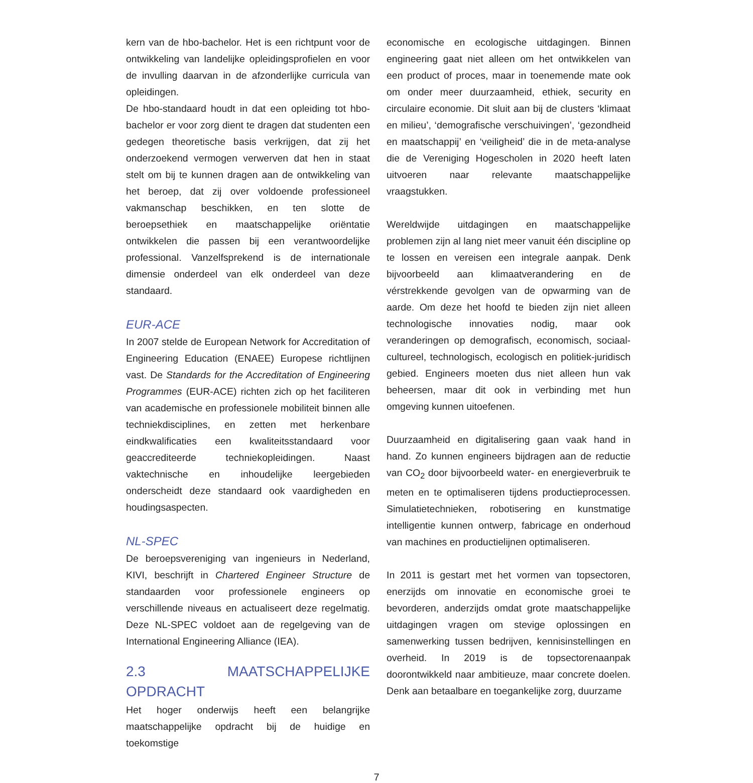kern van de hbo-bachelor. Het is een richtpunt voor de ontwikkeling van landelijke opleidingsprofielen en voor de invulling daarvan in de afzonderlijke curricula van opleidingen.
De hbo-standaard houdt in dat een opleiding tot hbo-bachelor er voor zorg dient te dragen dat studenten een gedegen theoretische basis verkrijgen, dat zij het onderzoekend vermogen verwerven dat hen in staat stelt om bij te kunnen dragen aan de ontwikkeling van het beroep, dat zij over voldoende professioneel vakmanschap beschikken, en ten slotte de beroepsethiek en maatschappelijke oriëntatie ontwikkelen die passen bij een verantwoordelijke professional. Vanzelfsprekend is de internationale dimensie onderdeel van elk onderdeel van deze standaard.
EUR-ACE
In 2007 stelde de European Network for Accreditation of Engineering Education (ENAEE) Europese richtlijnen vast. De Standards for the Accreditation of Engineering Programmes (EUR-ACE) richten zich op het faciliteren van academische en professionele mobiliteit binnen alle techniekdisciplines, en zetten met herkenbare eindkwalificaties een kwaliteitsstandaard voor geaccrediteerde techniekopleidingen. Naast vaktechnische en inhoudelijke leergebieden onderscheidt deze standaard ook vaardigheden en houdingsaspecten.
NL-SPEC
De beroepsvereniging van ingenieurs in Nederland, KIVI, beschrijft in Chartered Engineer Structure de standaarden voor professionele engineers op verschillende niveaus en actualiseert deze regelmatig. Deze NL-SPEC voldoet aan de regelgeving van de International Engineering Alliance (IEA).
2.3 MAATSCHAPPELIJKE OPDRACHT
Het hoger onderwijs heeft een belangrijke maatschappelijke opdracht bij de huidige en toekomstige
economische en ecologische uitdagingen. Binnen engineering gaat niet alleen om het ontwikkelen van een product of proces, maar in toenemende mate ook om onder meer duurzaamheid, ethiek, security en circulaire economie. Dit sluit aan bij de clusters ‘klimaat en milieu’, ‘demografische verschuivingen’, ‘gezondheid en maatschappij’ en ‘veiligheid’ die in de meta-analyse die de Vereniging Hogescholen in 2020 heeft laten uitvoeren naar relevante maatschappelijke vraagstukken.
Wereldwijde uitdagingen en maatschappelijke problemen zijn al lang niet meer vanuit één discipline op te lossen en vereisen een integrale aanpak. Denk bijvoorbeeld aan klimaatverandering en de vérstrekkende gevolgen van de opwarming van de aarde. Om deze het hoofd te bieden zijn niet alleen technologische innovaties nodig, maar ook veranderingen op demografisch, economisch, sociaal-cultureel, technologisch, ecologisch en politiek-juridisch gebied. Engineers moeten dus niet alleen hun vak beheersen, maar dit ook in verbinding met hun omgeving kunnen uitoefenen.
Duurzaamheid en digitalisering gaan vaak hand in hand. Zo kunnen engineers bijdragen aan de reductie van CO<sub>2</sub> door bijvoorbeeld water- en energieverbruik te meten en te optimaliseren tijdens productieprocessen. Simulatietechnieken, robotisering en kunstmatige intelligentie kunnen ontwerp, fabricage en onderhoud van machines en productielijnen optimaliseren.
In 2011 is gestart met het vormen van topsectoren, enerzijds om innovatie en economische groei te bevorderen, anderzijds omdat grote maatschappelijke uitdagingen vragen om stevige oplossingen en samenwerking tussen bedrijven, kennisinstellingen en overheid. In 2019 is de topsectorenaanpak doorontwikkeld naar ambitieuze, maar concrete doelen. Denk aan betaalbare en toegankelijke zorg, duurzame
7